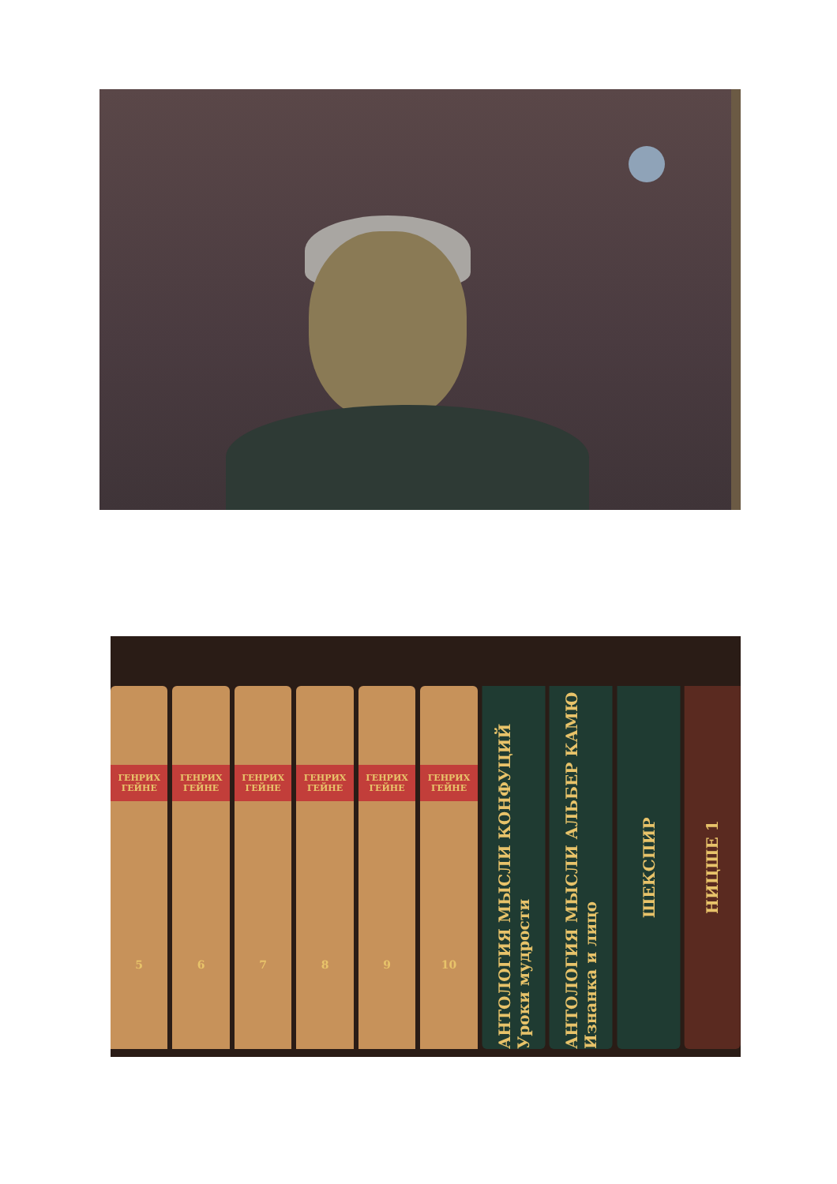ГЕНРИХ ГЕЙНЕ
5
ГЕНРИХ ГЕЙНЕ
6
ГЕНРИХ ГЕЙНЕ
7
ГЕНРИХ ГЕЙНЕ
8
ГЕНРИХ ГЕЙНЕ
9
ГЕНРИХ ГЕЙНЕ
10
АНТОЛОГИЯ МЫСЛИ КОНФУЦИЙ Уроки мудрости
АНТОЛОГИЯ МЫСЛИ АЛЬБЕР КАМЮ Изнанка и лицо
ШЕКСПИР
НИЦШЕ 1